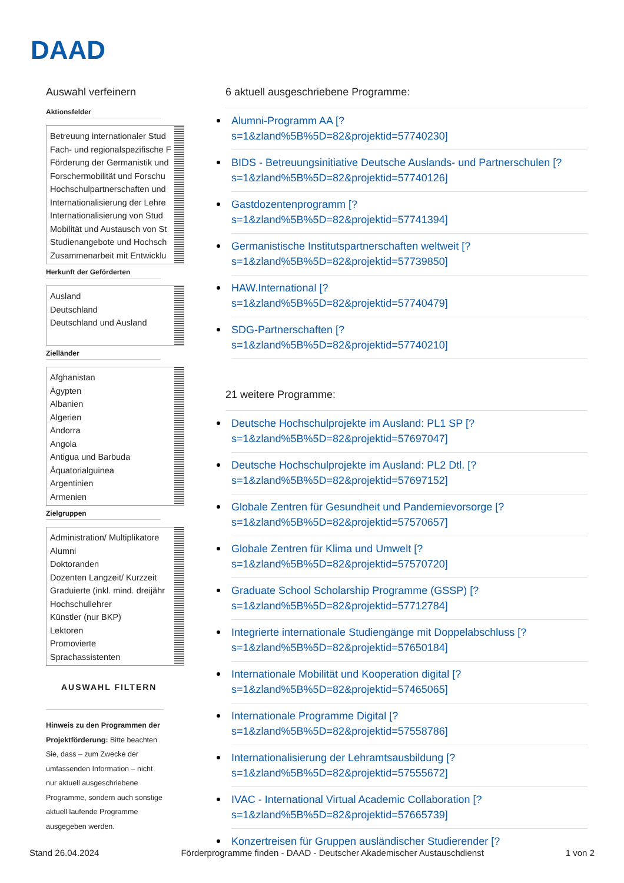DAAD
Auswahl verfeinern
Aktionsfelder
Betreuung internationaler Stud
Fach- und regionalspezifische F
Förderung der Germanistik und
Forschermobilität und Forschu
Hochschulpartnerschaften und
Internationalisierung der Lehre
Internationalisierung von Stud
Mobilität und Austausch von St
Studienangebote und Hochsch
Zusammenarbeit mit Entwicklu
Herkunft der Geförderten
Ausland
Deutschland
Deutschland und Ausland
Zielländer
Afghanistan
Ägypten
Albanien
Algerien
Andorra
Angola
Antigua und Barbuda
Äquatorialguinea
Argentinien
Armenien
Zielgruppen
Administration/ Multiplikatore
Alumni
Doktoranden
Dozenten Langzeit/ Kurzzeit
Graduierte (inkl. mind. dreijähr
Hochschullehrer
Künstler (nur BKP)
Lektoren
Promovierte
Sprachassistenten
AUSWAHL FILTERN
Hinweis zu den Programmen der Projektförderung: Bitte beachten Sie, dass – zum Zwecke der umfassenden Information – nicht nur aktuell ausgeschriebene Programme, sondern auch sonstige aktuell laufende Programme ausgegeben werden.
6 aktuell ausgeschriebene Programme:
Alumni-Programm AA [?
s=1&zland%5B%5D=82&projektid=57740230]
BIDS - Betreuungsinitiative Deutsche Auslands- und Partnerschulen [?
s=1&zland%5B%5D=82&projektid=57740126]
Gastdozentenprogramm [?
s=1&zland%5B%5D=82&projektid=57741394]
Germanistische Institutspartnerschaften weltweit [?
s=1&zland%5B%5D=82&projektid=57739850]
HAW.International [?
s=1&zland%5B%5D=82&projektid=57740479]
SDG-Partnerschaften [?
s=1&zland%5B%5D=82&projektid=57740210]
21 weitere Programme:
Deutsche Hochschulprojekte im Ausland: PL1 SP [?
s=1&zland%5B%5D=82&projektid=57697047]
Deutsche Hochschulprojekte im Ausland: PL2 Dtl. [?
s=1&zland%5B%5D=82&projektid=57697152]
Globale Zentren für Gesundheit und Pandemievorsorge [?
s=1&zland%5B%5D=82&projektid=57570657]
Globale Zentren für Klima und Umwelt [?
s=1&zland%5B%5D=82&projektid=57570720]
Graduate School Scholarship Programme (GSSP) [?
s=1&zland%5B%5D=82&projektid=57712784]
Integrierte internationale Studiengänge mit Doppelabschluss [?
s=1&zland%5B%5D=82&projektid=57650184]
Internationale Mobilität und Kooperation digital [?
s=1&zland%5B%5D=82&projektid=57465065]
Internationale Programme Digital [?
s=1&zland%5B%5D=82&projektid=57558786]
Internationalisierung der Lehramtsausbildung [?
s=1&zland%5B%5D=82&projektid=57555672]
IVAC - International Virtual Academic Collaboration [?
s=1&zland%5B%5D=82&projektid=57665739]
Konzertreisen für Gruppen ausländischer Studierender [?
Stand 26.04.2024 Förderprogramme finden - DAAD - Deutscher Akademischer Austauschdienst 1 von 2